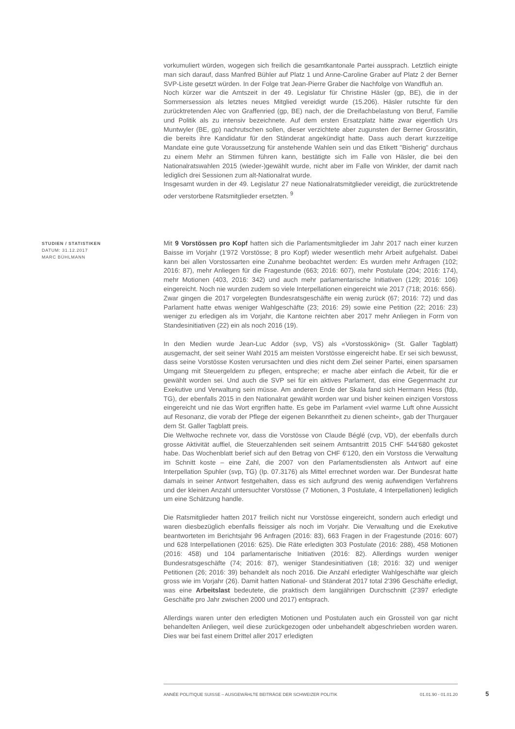vorkumuliert würden, wogegen sich freilich die gesamtkantonale Partei aussprach. Letztlich einigte man sich darauf, dass Manfred Bühler auf Platz 1 und Anne-Caroline Graber auf Platz 2 der Berner SVP-Liste gesetzt würden. In der Folge trat Jean-Pierre Graber die Nachfolge von Wandfluh an.
Noch kürzer war die Amtszeit in der 49. Legislatur für Christine Häsler (gp, BE), die in der Sommersession als letztes neues Mitglied vereidigt wurde (15.206). Häsler rutschte für den zurücktretenden Alec von Graffenried (gp, BE) nach, der die Dreifachbelastung von Beruf, Familie und Politik als zu intensiv bezeichnete. Auf dem ersten Ersatzplatz hätte zwar eigentlich Urs Muntwyler (BE, gp) nachrutschen sollen, dieser verzichtete aber zugunsten der Berner Grossrätin, die bereits ihre Kandidatur für den Ständerat angekündigt hatte. Dass auch derart kurzzeitige Mandate eine gute Voraussetzung für anstehende Wahlen sein und das Etikett "Bisherig" durchaus zu einem Mehr an Stimmen führen kann, bestätigte sich im Falle von Häsler, die bei den Nationalratswahlen 2015 (wieder-)gewählt wurde, nicht aber im Falle von Winkler, der damit nach lediglich drei Sessionen zum alt-Nationalrat wurde.
Insgesamt wurden in der 49. Legislatur 27 neue Nationalratsmitglieder vereidigt, die zurücktretende oder verstorbene Ratsmitglieder ersetzten. <sup>9</sup>
STUDIEN / STATISTIKEN
DATUM: 31.12.2017
MARC BÜHLMANN
Mit 9 Vorstössen pro Kopf hatten sich die Parlamentsmitglieder im Jahr 2017 nach einer kurzen Baisse im Vorjahr (1'972 Vorstösse; 8 pro Kopf) wieder wesentlich mehr Arbeit aufgehalst. Dabei kann bei allen Vorstossarten eine Zunahme beobachtet werden: Es wurden mehr Anfragen (102; 2016: 87), mehr Anliegen für die Fragestunde (663; 2016: 607), mehr Postulate (204; 2016: 174), mehr Motionen (403, 2016: 342) und auch mehr parlamentarische Initiativen (129; 2016: 106) eingereicht. Noch nie wurden zudem so viele Interpellationen eingereicht wie 2017 (718; 2016: 656).
Zwar gingen die 2017 vorgelegten Bundesratsgeschäfte ein wenig zurück (67; 2016: 72) und das Parlament hatte etwas weniger Wahlgeschäfte (23; 2016: 29) sowie eine Petition (22; 2016: 23) weniger zu erledigen als im Vorjahr, die Kantone reichten aber 2017 mehr Anliegen in Form von Standesinitiativen (22) ein als noch 2016 (19).
In den Medien wurde Jean-Luc Addor (svp, VS) als «Vorstosskönig» (St. Galler Tagblatt) ausgemacht, der seit seiner Wahl 2015 am meisten Vorstösse eingereicht habe. Er sei sich bewusst, dass seine Vorstösse Kosten verursachten und dies nicht dem Ziel seiner Partei, einen sparsamen Umgang mit Steuergeldern zu pflegen, entspreche; er mache aber einfach die Arbeit, für die er gewählt worden sei. Und auch die SVP sei für ein aktives Parlament, das eine Gegenmacht zur Exekutive und Verwaltung sein müsse. Am anderen Ende der Skala fand sich Hermann Hess (fdp, TG), der ebenfalls 2015 in den Nationalrat gewählt worden war und bisher keinen einzigen Vorstoss eingereicht und nie das Wort ergriffen hatte. Es gebe im Parlament «viel warme Luft ohne Aussicht auf Resonanz, die vorab der Pflege der eigenen Bekanntheit zu dienen scheint», gab der Thurgauer dem St. Galler Tagblatt preis.
Die Weltwoche rechnete vor, dass die Vorstösse von Claude Béglé (cvp, VD), der ebenfalls durch grosse Aktivität auffiel, die Steuerzahlenden seit seinem Amtsantritt 2015 CHF 544'680 gekostet habe. Das Wochenblatt berief sich auf den Betrag von CHF 6'120, den ein Vorstoss die Verwaltung im Schnitt koste – eine Zahl, die 2007 von den Parlamentsdiensten als Antwort auf eine Interpellation Spuhler (svp, TG) (Ip. 07.3176) als Mittel errechnet worden war. Der Bundesrat hatte damals in seiner Antwort festgehalten, dass es sich aufgrund des wenig aufwendigen Verfahrens und der kleinen Anzahl untersuchter Vorstösse (7 Motionen, 3 Postulate, 4 Interpellationen) lediglich um eine Schätzung handle.
Die Ratsmitglieder hatten 2017 freilich nicht nur Vorstösse eingereicht, sondern auch erledigt und waren diesbezüglich ebenfalls fleissiger als noch im Vorjahr. Die Verwaltung und die Exekutive beantworteten im Berichtsjahr 96 Anfragen (2016: 83), 663 Fragen in der Fragestunde (2016: 607) und 628 Interpellationen (2016: 625). Die Räte erledigten 303 Postulate (2016: 288), 458 Motionen (2016: 458) und 104 parlamentarische Initiativen (2016: 82). Allerdings wurden weniger Bundesratsgeschäfte (74; 2016: 87), weniger Standesinitiativen (18; 2016: 32) und weniger Petitionen (26; 2016: 39) behandelt als noch 2016. Die Anzahl erledigter Wahlgeschäfte war gleich gross wie im Vorjahr (26). Damit hatten National- und Ständerat 2017 total 2'396 Geschäfte erledigt, was eine Arbeitslast bedeutete, die praktisch dem langjährigen Durchschnitt (2'397 erledigte Geschäfte pro Jahr zwischen 2000 und 2017) entsprach.
Allerdings waren unter den erledigten Motionen und Postulaten auch ein Grossteil von gar nicht behandelten Anliegen, weil diese zurückgezogen oder unbehandelt abgeschrieben worden waren. Dies war bei fast einem Drittel aller 2017 erledigten
ANNÉE POLITIQUE SUISSE – AUSGEWÄHLTE BEITRÄGE DER SCHWEIZER POLITIK 01.01.90 - 01.01.20
5